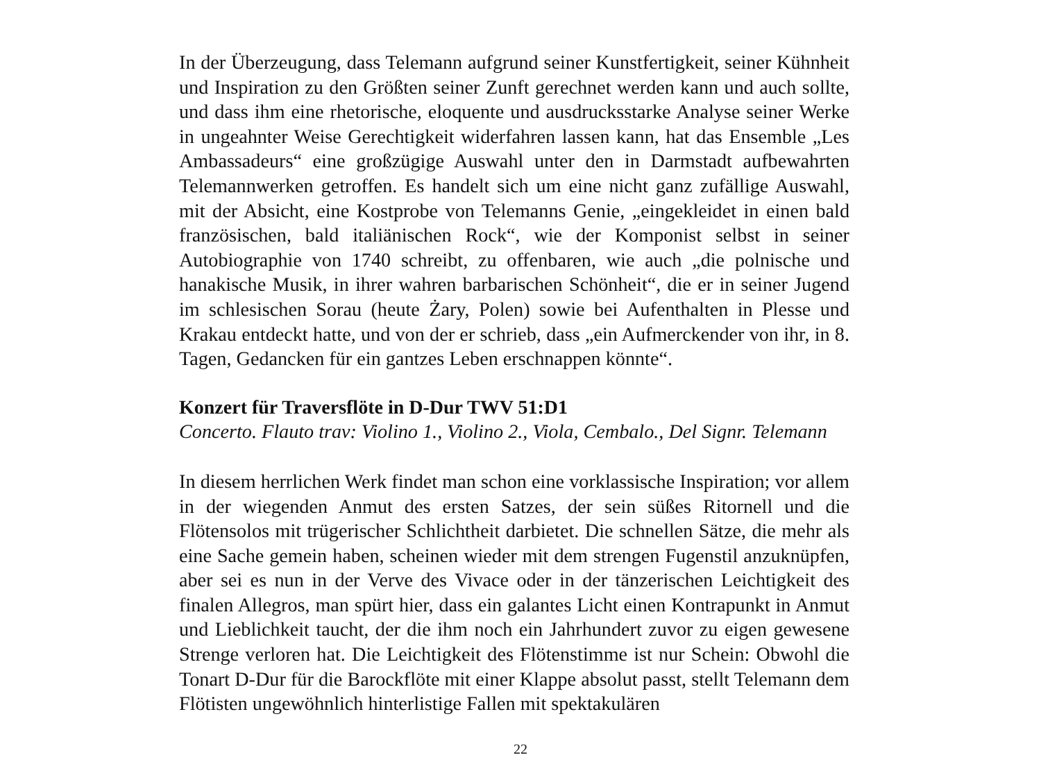In der Überzeugung, dass Telemann aufgrund seiner Kunstfertigkeit, seiner Kühnheit und Inspiration zu den Größten seiner Zunft gerechnet werden kann und auch sollte, und dass ihm eine rhetorische, eloquente und ausdrucksstarke Analyse seiner Werke in ungeahnter Weise Gerechtigkeit widerfahren lassen kann, hat das Ensemble „Les Ambassadeurs“ eine großzügige Auswahl unter den in Darmstadt aufbewahrten Telemannwerken getroffen. Es handelt sich um eine nicht ganz zufällige Auswahl, mit der Absicht, eine Kostprobe von Telemanns Genie, „eingekleidet in einen bald französischen, bald italiänischen Rock“, wie der Komponist selbst in seiner Autobiographie von 1740 schreibt, zu offenbaren, wie auch „die polnische und hanakische Musik, in ihrer wahren barbarischen Schönheit“, die er in seiner Jugend im schlesischen Sorau (heute Żary, Polen) sowie bei Aufenthalten in Plesse und Krakau entdeckt hatte, und von der er schrieb, dass „ein Aufmerckender von ihr, in 8. Tagen, Gedancken für ein gantzes Leben erschnappen könnte“.
Konzert für Traversflöte in D-Dur TWV 51:D1
Concerto. Flauto trav: Violino 1., Violino 2., Viola, Cembalo., Del Signr. Telemann
In diesem herrlichen Werk findet man schon eine vorklassische Inspiration; vor allem in der wiegenden Anmut des ersten Satzes, der sein süßes Ritornell und die Flötensolos mit trügerischer Schlichtheit darbietet. Die schnellen Sätze, die mehr als eine Sache gemein haben, scheinen wieder mit dem strengen Fugenstil anzuknüpfen, aber sei es nun in der Verve des Vivace oder in der tänzerischen Leichtigkeit des finalen Allegros, man spürt hier, dass ein galantes Licht einen Kontrapunkt in Anmut und Lieblichkeit taucht, der die ihm noch ein Jahrhundert zuvor zu eigen gewesene Strenge verloren hat. Die Leichtigkeit des Flötenstimme ist nur Schein: Obwohl die Tonart D-Dur für die Barockflöte mit einer Klappe absolut passt, stellt Telemann dem Flötisten ungewöhnlich hinterlistige Fallen mit spektakulären
22